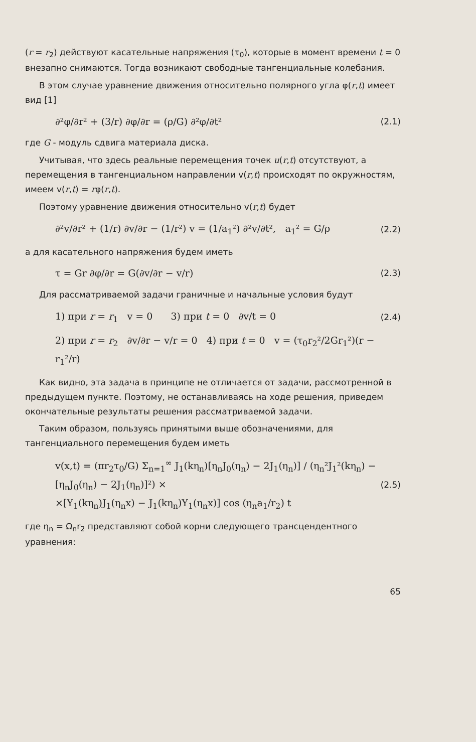(r = r<sub>2</sub>) действуют касательные напряжения (τ<sub>0</sub>), которые в момент времени t = 0 внезапно снимаются. Тогда возникают свободные тангенциальные колебания.
В этом случае уравнение движения относительно полярного угла φ(r,t) имеет вид [1]
∂²φ/∂r² + (3/r) ∂φ/∂r = (ρ/G) ∂²φ/∂t² (2.1)
где G - модуль сдвига материала диска.
Учитывая, что здесь реальные перемещения точек u(r,t) отсутствуют, а перемещения в тангенциальном направлении v(r,t) происходят по окружностям, имеем v(r,t) = rφ(r,t).
Поэтому уравнение движения относительно v(r,t) будет
∂²v/∂r² + (1/r) ∂v/∂r − (1/r²) v = (1/a<sub>1</sub>²) ∂²v/∂t², a<sub>1</sub>² = G/ρ (2.2)
а для касательного напряжения будем иметь
τ = Gr ∂φ/∂r = G(∂v/∂r − v/r) (2.3)
Для рассматриваемой задачи граничные и начальные условия будут
1) при r = r<sub>1</sub> v = 0 3) при t = 0 ∂v/t = 0 (2.4)
2) при r = r<sub>2</sub> ∂v/∂r − v/r = 0 4) при t = 0 v = (τ<sub>0</sub>r<sub>2</sub>²/2Gr<sub>1</sub>²)(r − r<sub>1</sub>²/r)
Как видно, эта задача в принципе не отличается от задачи, рассмотренной в предыдущем пункте. Поэтому, не останавливаясь на ходе решения, приведем окончательные результаты решения рассматриваемой задачи.
Таким образом, пользуясь принятыми выше обозначениями, для тангенциального перемещения будем иметь
v(x,t) = (πr<sub>2</sub>τ<sub>0</sub>/G) Σ<sub>n=1</sub><sup>∞</sup> J<sub>1</sub>(kη<sub>n</sub>)[η<sub>n</sub>J<sub>0</sub>(η<sub>n</sub>) − 2J<sub>1</sub>(η<sub>n</sub>)] / (η<sub>n</sub>²J<sub>1</sub>²(kη<sub>n</sub>) − [η<sub>n</sub>J<sub>0</sub>(η<sub>n</sub>) − 2J<sub>1</sub>(η<sub>n</sub>)]²) ×
×[Y<sub>1</sub>(kη<sub>n</sub>)J<sub>1</sub>(η<sub>n</sub>x) − J<sub>1</sub>(kη<sub>n</sub>)Y<sub>1</sub>(η<sub>n</sub>x)] cos (η<sub>n</sub>a<sub>1</sub>/r<sub>2</sub>) t (2.5)
где η<sub>n</sub> = Ω<sub>n</sub>r<sub>2</sub> представляют собой корни следующего трансцендентного уравнения:
65